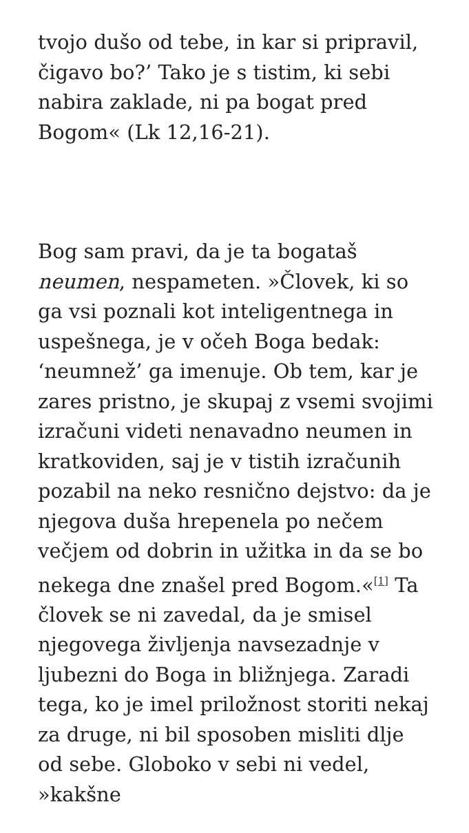tvojo dušo od tebe, in kar si pripravil, čigavo bo?’ Tako je s tistim, ki sebi nabira zaklade, ni pa bogat pred Bogom« (Lk 12,16-21).
Bog sam pravi, da je ta bogataš neumen, nespameten. »Človek, ki so ga vsi poznali kot inteligentnega in uspešnega, je v očeh Boga bedak: ‘neumnež’ ga imenuje. Ob tem, kar je zares pristno, je skupaj z vsemi svojimi izračuni videti nenavadno neumen in kratkoviden, saj je v tistih izračunih pozabil na neko resnično dejstvo: da je njegova duša hrepenela po nečem večjem od dobrin in užitka in da se bo nekega dne znašel pred Bogom.«<sup>[1]</sup> Ta človek se ni zavedal, da je smisel njegovega življenja navsezadnje v ljubezni do Boga in bližnjega. Zaradi tega, ko je imel priložnost storiti nekaj za druge, ni bil sposoben misliti dlje od sebe. Globoko v sebi ni vedel, »kakšne